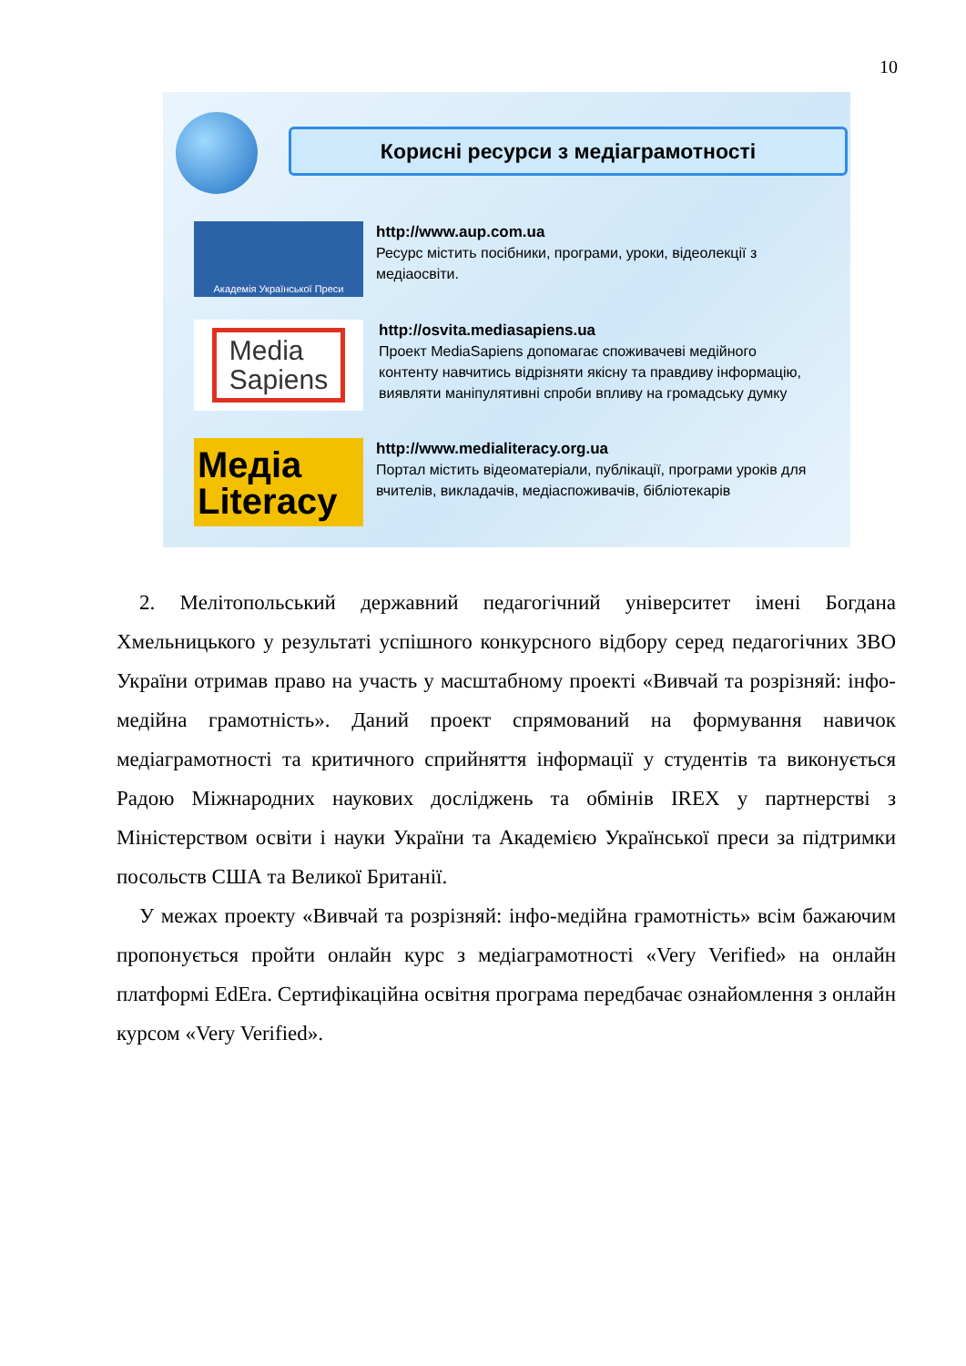10
Корисні ресурси з медіаграмотності
Академія Української Преси
http://www.aup.com.ua
Ресурс містить посібники, програми, уроки, відеолекції з медіаосвіти.
Media
Sapiens
http://osvita.mediasapiens.ua
Проект MediaSapiens допомагає споживачеві медійного контенту навчитись відрізняти якісну та правдиву інформацію, виявляти маніпулятивні спроби впливу на громадську думку
Медіа
Literacy
http://www.medialiteracy.org.ua
Портал містить відеоматеріали, публікації, програми уроків для вчителів, викладачів, медіаспоживачів, бібліотекарів
2. Мелітопольський державний педагогічний університет імені Богдана Хмельницького у результаті успішного конкурсного відбору серед педагогічних ЗВО України отримав право на участь у масштабному проекті «Вивчай та розрізняй: інфо-медійна грамотність». Даний проект спрямований на формування навичок медіаграмотності та критичного сприйняття інформації у студентів та виконується Радою Міжнародних наукових досліджень та обмінів IREX у партнерстві з Міністерством освіти і науки України та Академією Української преси за підтримки посольств США та Великої Британії.
У межах проекту «Вивчай та розрізняй: інфо-медійна грамотність» всім бажаючим пропонується пройти онлайн курс з медіаграмотності «Very Verified» на онлайн платформі EdEra. Сертифікаційна освітня програма передбачає ознайомлення з онлайн курсом «Very Verified».